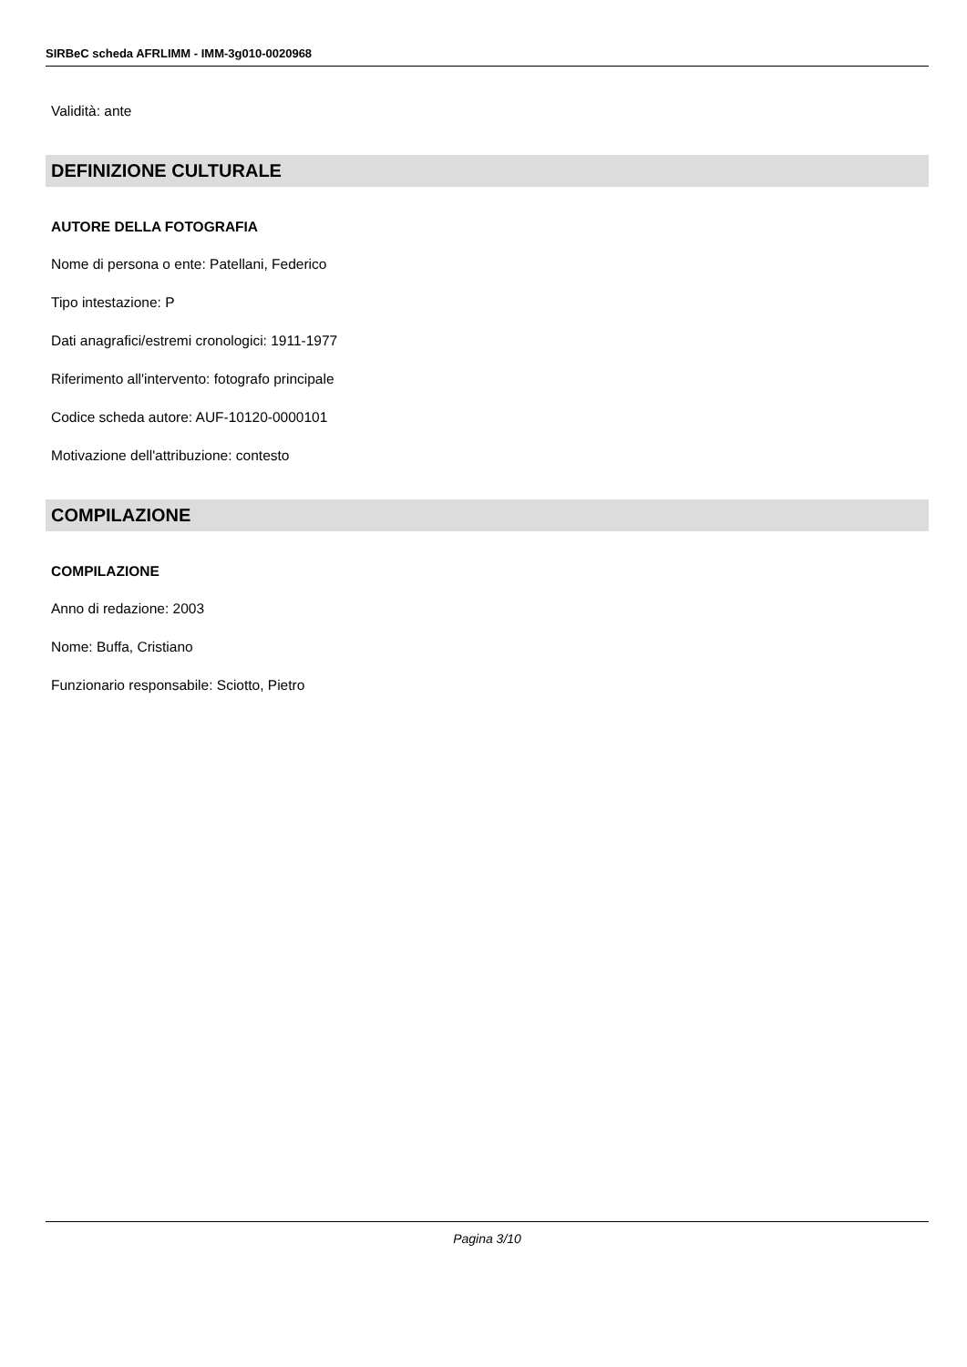SIRBeC scheda AFRLIMM - IMM-3g010-0020968
Validità: ante
DEFINIZIONE CULTURALE
AUTORE DELLA FOTOGRAFIA
Nome di persona o ente: Patellani, Federico
Tipo intestazione: P
Dati anagrafici/estremi cronologici: 1911-1977
Riferimento all'intervento: fotografo principale
Codice scheda autore: AUF-10120-0000101
Motivazione dell'attribuzione: contesto
COMPILAZIONE
COMPILAZIONE
Anno di redazione: 2003
Nome: Buffa, Cristiano
Funzionario responsabile: Sciotto, Pietro
Pagina 3/10